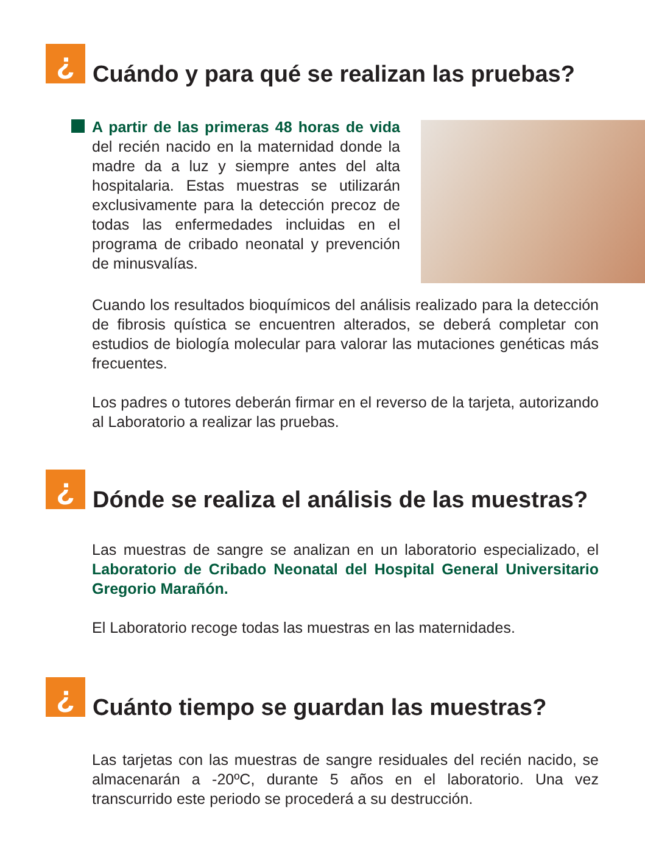¿
Cuándo y para qué se realizan las pruebas?
A partir de las primeras 48 horas de vida del recién nacido en la maternidad donde la madre da a luz y siempre antes del alta hospitalaria. Estas muestras se utilizarán exclusivamente para la detección precoz de todas las enfermedades incluidas en el programa de cribado neonatal y prevención de minusvalías.
Cuando los resultados bioquímicos del análisis realizado para la detección de fibrosis quística se encuentren alterados, se deberá completar con estudios de biología molecular para valorar las mutaciones genéticas más frecuentes.
Los padres o tutores deberán firmar en el reverso de la tarjeta, autorizando al Laboratorio a realizar las pruebas.
¿
Dónde se realiza el análisis de las muestras?
Las muestras de sangre se analizan en un laboratorio especializado, el Laboratorio de Cribado Neonatal del Hospital General Universitario Gregorio Marañón.
El Laboratorio recoge todas las muestras en las maternidades.
¿
Cuánto tiempo se guardan las muestras?
Las tarjetas con las muestras de sangre residuales del recién nacido, se almacenarán a -20ºC, durante 5 años en el laboratorio. Una vez transcurrido este periodo se procederá a su destrucción.